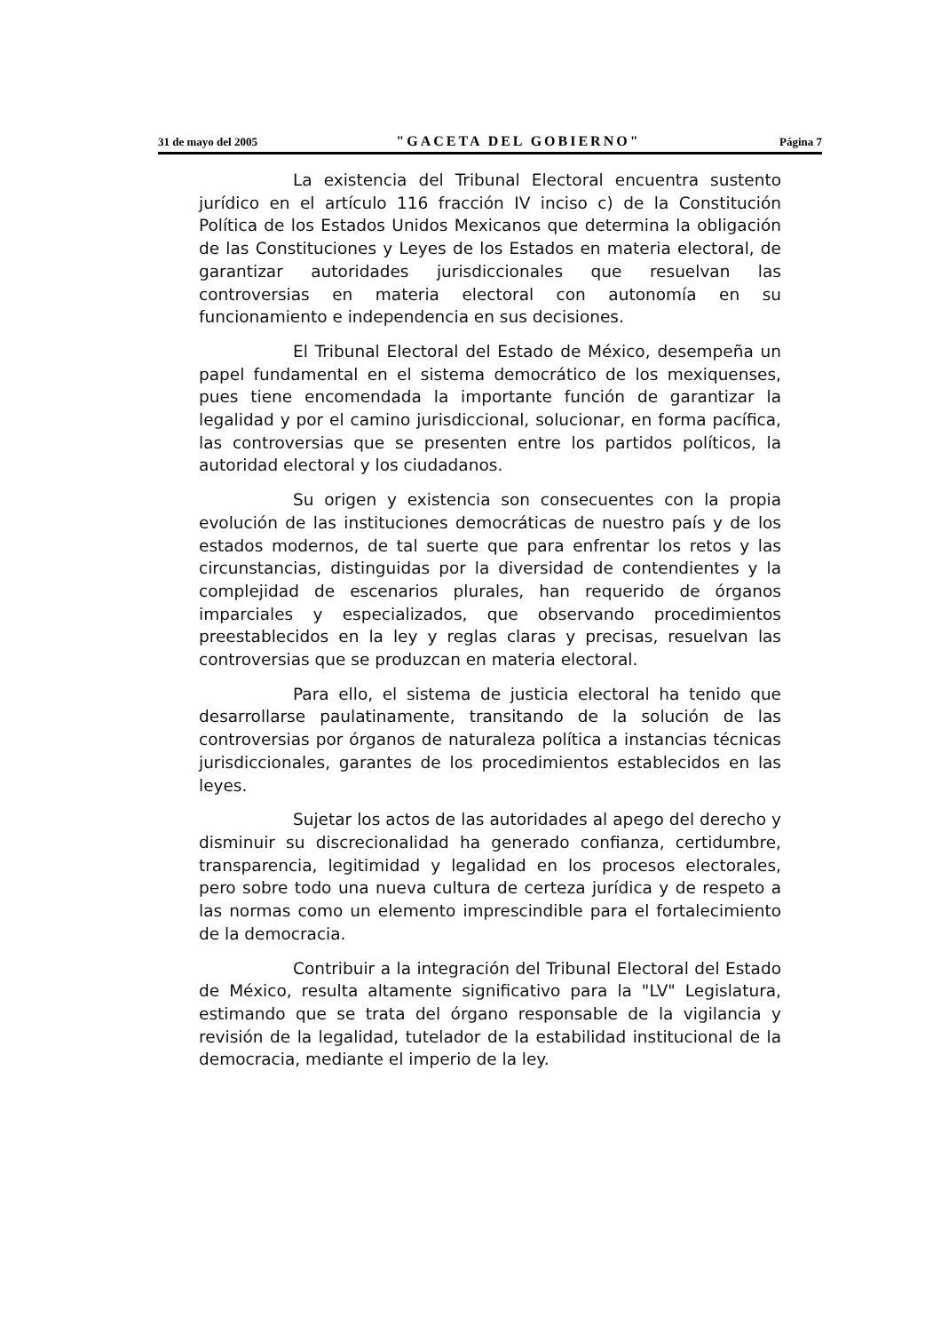31 de mayo del 2005 "GACETA DEL GOBIERNO" Página 7
La existencia del Tribunal Electoral encuentra sustento jurídico en el artículo 116 fracción IV inciso c) de la Constitución Política de los Estados Unidos Mexicanos que determina la obligación de las Constituciones y Leyes de los Estados en materia electoral, de garantizar autoridades jurisdiccionales que resuelvan las controversias en materia electoral con autonomía en su funcionamiento e independencia en sus decisiones.
El Tribunal Electoral del Estado de México, desempeña un papel fundamental en el sistema democrático de los mexiquenses, pues tiene encomendada la importante función de garantizar la legalidad y por el camino jurisdiccional, solucionar, en forma pacífica, las controversias que se presenten entre los partidos políticos, la autoridad electoral y los ciudadanos.
Su origen y existencia son consecuentes con la propia evolución de las instituciones democráticas de nuestro país y de los estados modernos, de tal suerte que para enfrentar los retos y las circunstancias, distinguidas por la diversidad de contendientes y la complejidad de escenarios plurales, han requerido de órganos imparciales y especializados, que observando procedimientos preestablecidos en la ley y reglas claras y precisas, resuelvan las controversias que se produzcan en materia electoral.
Para ello, el sistema de justicia electoral ha tenido que desarrollarse paulatinamente, transitando de la solución de las controversias por órganos de naturaleza política a instancias técnicas jurisdiccionales, garantes de los procedimientos establecidos en las leyes.
Sujetar los actos de las autoridades al apego del derecho y disminuir su discrecionalidad ha generado confianza, certidumbre, transparencia, legitimidad y legalidad en los procesos electorales, pero sobre todo una nueva cultura de certeza jurídica y de respeto a las normas como un elemento imprescindible para el fortalecimiento de la democracia.
Contribuir a la integración del Tribunal Electoral del Estado de México, resulta altamente significativo para la "LV" Legislatura, estimando que se trata del órgano responsable de la vigilancia y revisión de la legalidad, tutelador de la estabilidad institucional de la democracia, mediante el imperio de la ley.